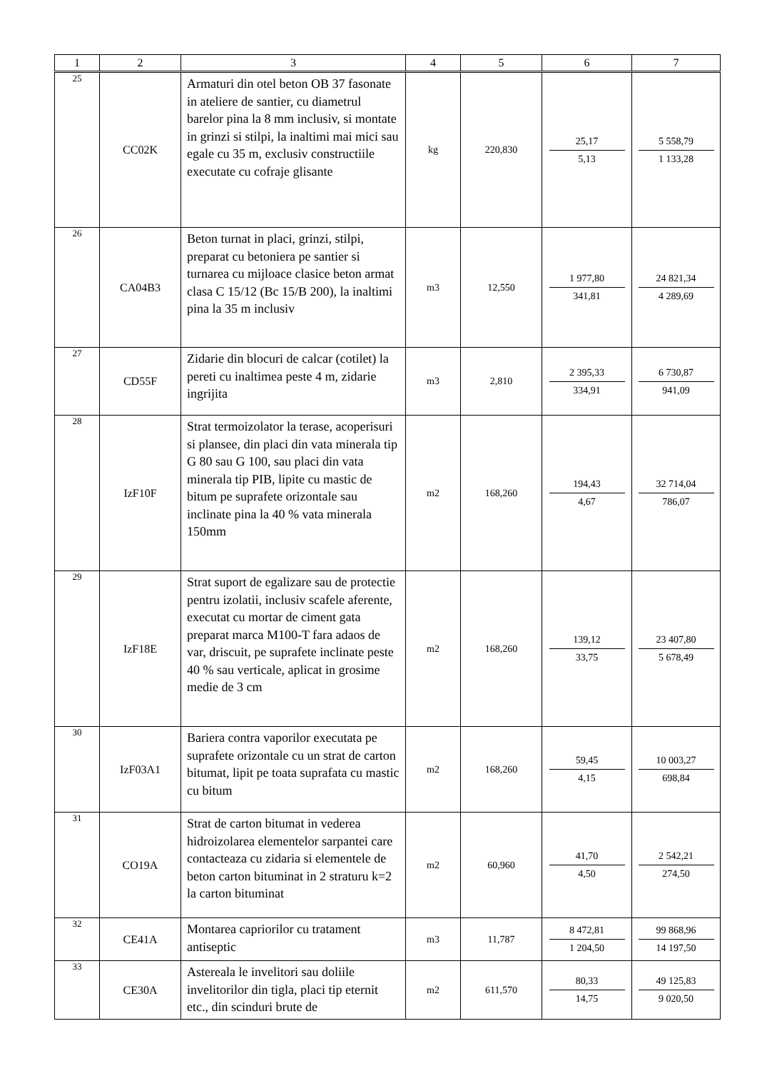| 1 | 2 | 3 | 4 | 5 | 6 | 7 |
| --- | --- | --- | --- | --- | --- | --- |
| 25 | CC02K | Armaturi din otel beton OB 37 fasonate in ateliere de santier, cu diametrul barelor pina la 8 mm inclusiv, si montate in grinzi si stilpi, la inaltimi mai mici sau egale cu 35 m, exclusiv constructiile executate cu cofraje glisante | kg | 220,830 | 25,17 5,13 | 5 558,79 1 133,28 |
| 26 | CA04B3 | Beton turnat in placi, grinzi, stilpi, preparat cu betoniera pe santier si turnarea cu mijloace clasice beton armat clasa C 15/12 (Bc 15/B 200), la inaltimi pina la 35 m inclusiv | m3 | 12,550 | 1 977,80 341,81 | 24 821,34 4 289,69 |
| 27 | CD55F | Zidarie din blocuri de calcar (cotilet) la pereti cu inaltimea peste 4 m, zidarie ingrijita | m3 | 2,810 | 2 395,33 334,91 | 6 730,87 941,09 |
| 28 | IzF10F | Strat termoizolator la terase, acoperisuri si plansee, din placi din vata minerala tip G 80 sau G 100, sau placi din vata minerala tip PIB, lipite cu mastic de bitum pe suprafete orizontale sau inclinate pina la 40 % vata minerala 150mm | m2 | 168,260 | 194,43 4,67 | 32 714,04 786,07 |
| 29 | IzF18E | Strat suport de egalizare sau de protectie pentru izolatii, inclusiv scafele aferente, executat cu mortar de ciment gata preparat marca M100-T fara adaos de var, driscuit, pe suprafete inclinate peste 40 % sau verticale, aplicat in grosime medie de 3 cm | m2 | 168,260 | 139,12 33,75 | 23 407,80 5 678,49 |
| 30 | IzF03A1 | Bariera contra vaporilor executata pe suprafete orizontale cu un strat de carton bitumat, lipit pe toata suprafata cu mastic cu bitum | m2 | 168,260 | 59,45 4,15 | 10 003,27 698,84 |
| 31 | CO19A | Strat de carton bitumat in vederea hidroizolarea elementelor sarpantei care contacteaza cu zidaria si elementele de beton carton bituminat in 2 straturu k=2 la carton bituminat | m2 | 60,960 | 41,70 4,50 | 2 542,21 274,50 |
| 32 | CE41A | Montarea capriorilor cu tratament antiseptic | m3 | 11,787 | 8 472,81 1 204,50 | 99 868,96 14 197,50 |
| 33 | CE30A | Astereala le invelitori sau doliile invelitorilor din tigla, placi tip eternit etc., din scinduri brute de | m2 | 611,570 | 80,33 14,75 | 49 125,83 9 020,50 |